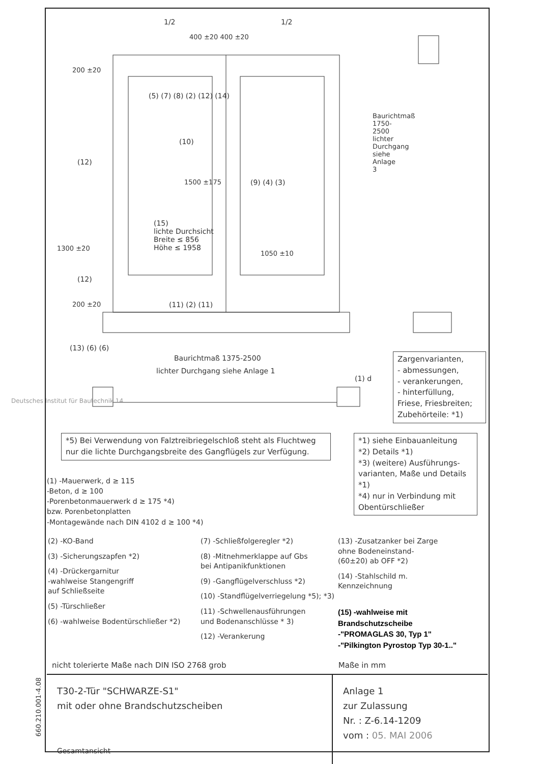660.210.001-4.08
1/2 1/2
400 ±20 400 ±20
200 ±20
(5) (7) (8) (2) (12) (14)
(10)
(12)
1500 ±175 (9) (4) (3)
(15)
lichte Durchsicht
Breite ≤ 856
Höhe ≤ 1958
1300 ±20
1050 ±10
Baurichtmaß 1750-2500 lichter Durchgang siehe Anlage 3
(12)
200 ±20 (11) (2) (11)
(13) (6) (6)
Baurichtmaß 1375-2500
lichter Durchgang siehe Anlage 1
(1) d
Zargenvarianten,
- abmessungen,
- verankerungen,
- hinterfüllung,
Friese, Friesbreiten;
Zubehörteile: *1)
Deutsches Institut für Bautechnik 14
*5) Bei Verwendung von Falztreibriegelschloß steht als Fluchtweg
nur die lichte Durchgangsbreite des Gangflügels zur Verfügung.
(1) -Mauerwerk, d ≥ 115
-Beton, d ≥ 100
-Porenbetonmauerwerk d ≥ 175 *4)
bzw. Porenbetonplatten
-Montagewände nach DIN 4102 d ≥ 100 *4)
*1) siehe Einbauanleitung
*2) Details *1)
*3) (weitere) Ausführungs- varianten, Maße und Details *1)
*4) nur in Verbindung mit Obentürschließer
(2) -KO-Band
(3) -Sicherungszapfen *2)
(4) -Drückergarnitur
-wahlweise Stangengriff
auf Schließseite
(5) -Türschließer
(6) -wahlweise Bodentürschließer *2)
(7) -Schließfolgeregler *2)
(8) -Mitnehmerklappe auf Gbs
bei Antipanikfunktionen
(9) -Gangflügelverschluss *2)
(10) -Standflügelverriegelung *5); *3)
(11) -Schwellenausführungen
und Bodenanschlüsse * 3)
(12) -Verankerung
(13) -Zusatzanker bei Zarge
ohne Bodeneinstand-
(60±20) ab OFF *2)
(14) -Stahlschild m.
Kennzeichnung
(15) -wahlweise mit
Brandschutzscheibe
-"PROMAGLAS 30, Typ 1"
-"Pilkington Pyrostop Typ 30-1.."
nicht tolerierte Maße nach DIN ISO 2768 grob Maße in mm
T30-2-Tür "SCHWARZE-S1"
mit oder ohne Brandschutzscheiben
Gesamtansicht
Anlage 1
zur Zulassung
Nr. : Z-6.14-1209
vom : 05. MAI 2006